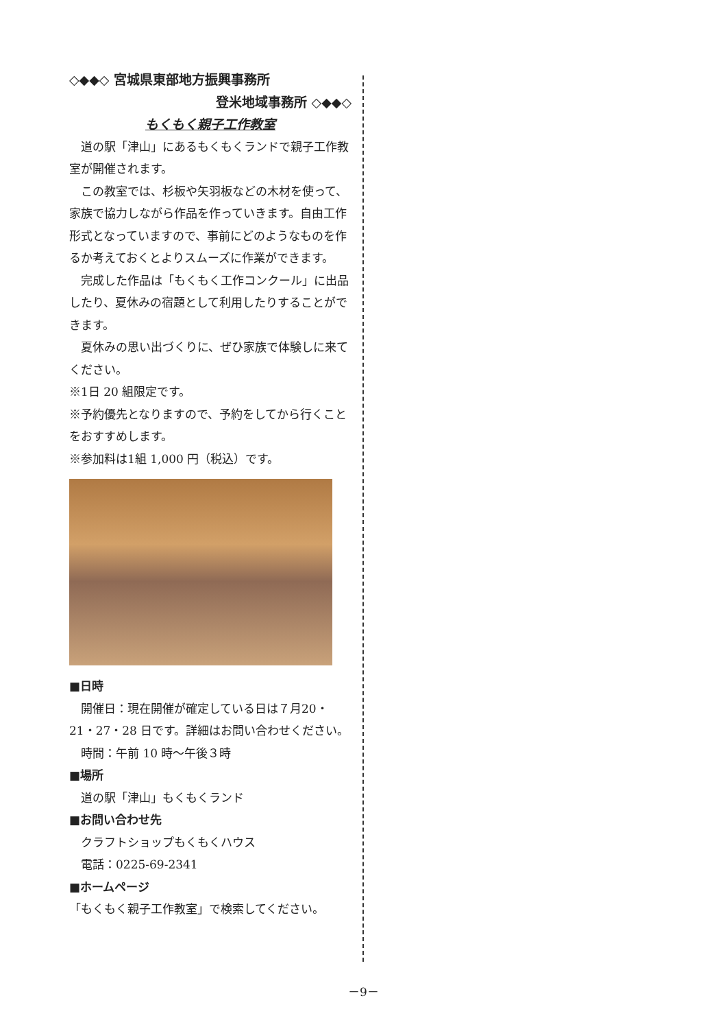◇◆◆◇ 宮城県東部地方振興事務所
登米地域事務所 ◇◆◆◇
もくもく親子工作教室
道の駅「津山」にあるもくもくランドで親子工作教室が開催されます。
この教室では、杉板や矢羽板などの木材を使って、家族で協力しながら作品を作っていきます。自由工作形式となっていますので、事前にどのようなものを作るか考えておくとよりスムーズに作業ができます。
完成した作品は「もくもく工作コンクール」に出品したり、夏休みの宿題として利用したりすることができます。
夏休みの思い出づくりに、ぜひ家族で体験しに来てください。
※1日 20 組限定です。
※予約優先となりますので、予約をしてから行くことをおすすめします。
※参加料は1組 1,000 円（税込）です。
■日時
開催日：現在開催が確定している日は７月20・21・27・28 日です。詳細はお問い合わせください。
時間：午前 10 時～午後３時
■場所
道の駅「津山」もくもくランド
■お問い合わせ先
クラフトショップもくもくハウス
電話：0225-69-2341
■ホームページ
「もくもく親子工作教室」で検索してください。
－9－